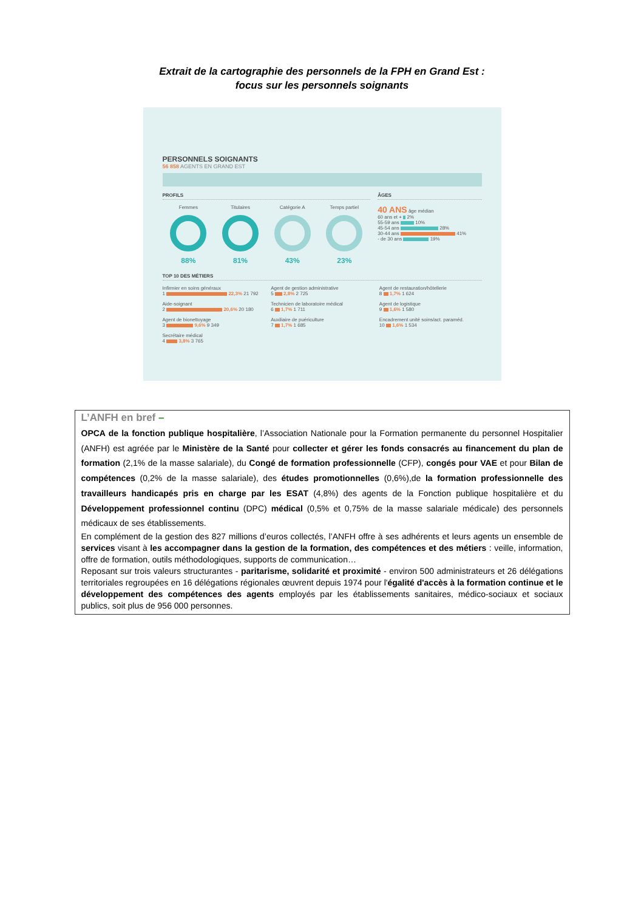Extrait de la cartographie des personnels de la FPH en Grand Est :
focus sur les personnels soignants
PERSONNELS SOIGNANTS
56 858 AGENTS EN GRAND EST
PROFILS
Femmes
88%
Titulaires
81%
Catégorie A
43%
Temps partiel
23%
ÂGES
40 ANS âge médian
60 ans et + 2%
55-59 ans 10%
45-54 ans 28%
30-44 ans 41%
- de 30 ans 19%
TOP 10 DES MÉTIERS
Infirmier en soins généraux
1 22,3% 21 792
Agent de gestion administrative
5 2,8% 2 725
Agent de restauration/hôtellerie
8 1,7% 1 624
Aide-soignant
2 20,6% 20 180
Technicien de laboratoire médical
6 1,7% 1 711
Agent de logistique
9 1,6% 1 580
Agent de bionettoyage
3 9,6% 9 349
Auxiliaire de puériculture
7 1,7% 1 685
Encadrement unité soins/act. paraméd.
10 1,6% 1 534
Secrétaire médical
4 3,8% 3 765
L’ANFH en bref –
OPCA de la fonction publique hospitalière, l’Association Nationale pour la Formation permanente du personnel Hospitalier (ANFH) est agréée par le Ministère de la Santé pour collecter et gérer les fonds consacrés au financement du plan de formation (2,1% de la masse salariale), du Congé de formation professionnelle (CFP), congés pour VAE et pour Bilan de compétences (0,2% de la masse salariale), des études promotionnelles (0,6%),de la formation professionnelle des travailleurs handicapés pris en charge par les ESAT (4,8%) des agents de la Fonction publique hospitalière et du Développement professionnel continu (DPC) médical (0,5% et 0,75% de la masse salariale médicale) des personnels médicaux de ses établissements.
En complément de la gestion des 827 millions d’euros collectés, l’ANFH offre à ses adhérents et leurs agents un ensemble de services visant à les accompagner dans la gestion de la formation, des compétences et des métiers : veille, information, offre de formation, outils méthodologiques, supports de communication…
Reposant sur trois valeurs structurantes - paritarisme, solidarité et proximité - environ 500 administrateurs et 26 délégations territoriales regroupées en 16 délégations régionales œuvrent depuis 1974 pour l'égalité d'accès à la formation continue et le développement des compétences des agents employés par les établissements sanitaires, médico-sociaux et sociaux publics, soit plus de 956 000 personnes.